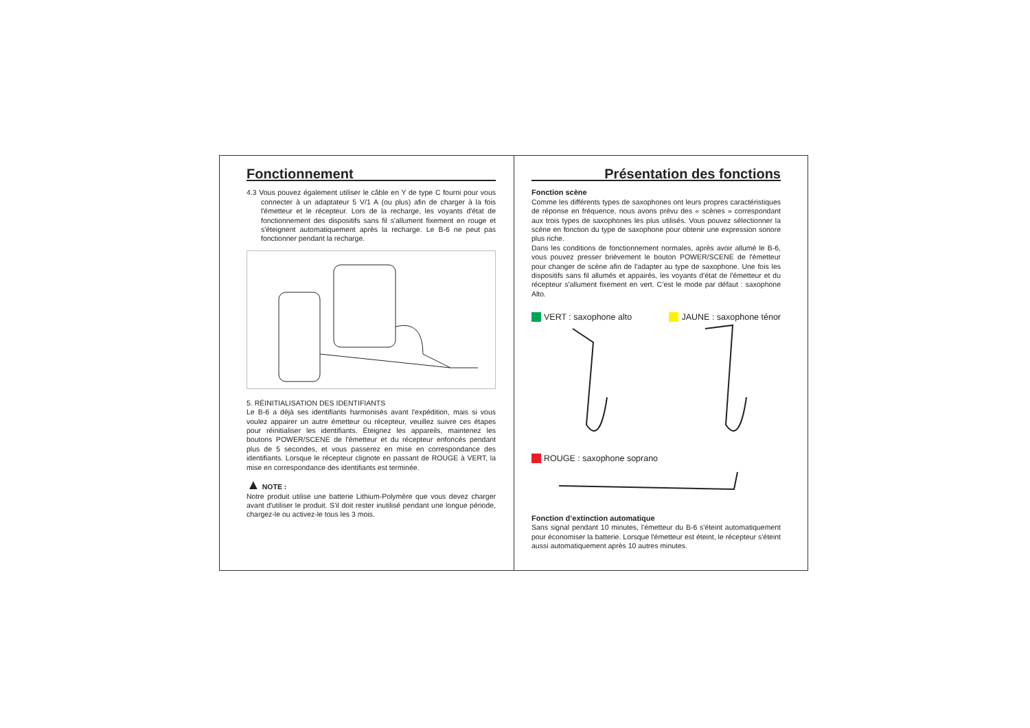Fonctionnement
4.3 Vous pouvez également utiliser le câble en Y de type C fourni pour vous connecter à un adaptateur 5 V/1 A (ou plus) afin de charger à la fois l'émetteur et le récepteur. Lors de la recharge, les voyants d'état de fonctionnement des dispositifs sans fil s'allument fixement en rouge et s'éteignent automatiquement après la recharge. Le B-6 ne peut pas fonctionner pendant la recharge.
5. RÉINITIALISATION DES IDENTIFIANTS
Le B-6 a déjà ses identifiants harmonisés avant l'expédition, mais si vous voulez appairer un autre émetteur ou récepteur, veuillez suivre ces étapes pour réinitialiser les identifiants. Éteignez les appareils, maintenez les boutons POWER/SCENE de l'émetteur et du récepteur enfoncés pendant plus de 5 secondes, et vous passerez en mise en correspondance des identifiants. Lorsque le récepteur clignote en passant de ROUGE à VERT, la mise en correspondance des identifiants est terminée.
▲ NOTE :
Notre produit utilise une batterie Lithium-Polymère que vous devez charger avant d'utiliser le produit. S’il doit rester inutilisé pendant une longue période, chargez-le ou activez-le tous les 3 mois.
Présentation des fonctions
Fonction scène
Comme les différents types de saxophones ont leurs propres caractéristiques de réponse en fréquence, nous avons prévu des « scènes » correspondant aux trois types de saxophones les plus utilisés. Vous pouvez sélectionner la scène en fonction du type de saxophone pour obtenir une expression sonore plus riche.
Dans les conditions de fonctionnement normales, après avoir allumé le B-6, vous pouvez presser brièvement le bouton POWER/SCENE de l'émetteur pour changer de scène afin de l'adapter au type de saxophone. Une fois les dispositifs sans fil allumés et appairés, les voyants d'état de l'émetteur et du récepteur s'allument fixement en vert. C’est le mode par défaut : saxophone Alto.
VERT : saxophone alto JAUNE : saxophone ténor
ROUGE : saxophone soprano
Fonction d’extinction automatique
Sans signal pendant 10 minutes, l'émetteur du B-6 s'éteint automatiquement pour économiser la batterie. Lorsque l'émetteur est éteint, le récepteur s'éteint aussi automatiquement après 10 autres minutes.